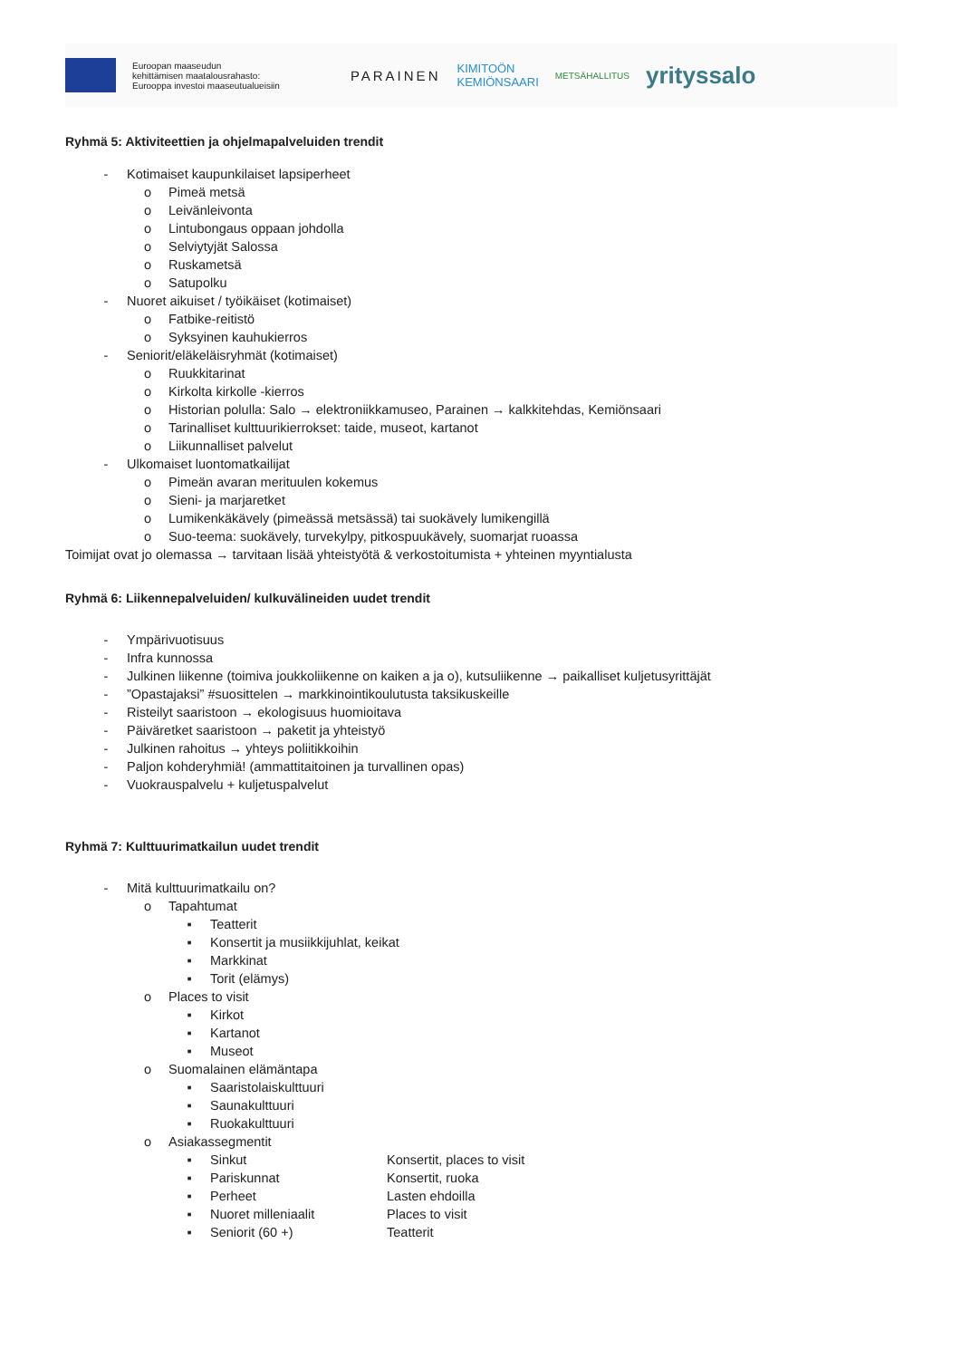Euroopan maaseudun
kehittämisen maatalousrahasto:
Eurooppa investoi maaseutualueisiin
PARAINEN
KIMITOÖN
KEMIÖNSAARI
METSÄHALLITUS
yrityssalo
Ryhmä 5: Aktiviteettien ja ohjelmapalveluiden trendit
- Kotimaiset kaupunkilaiset lapsiperheet
o Pimeä metsä
o Leivänleivonta
o Lintubongaus oppaan johdolla
o Selviytyjät Salossa
o Ruskametsä
o Satupolku
- Nuoret aikuiset / työikäiset (kotimaiset)
o Fatbike-reitistö
o Syksyinen kauhukierros
- Seniorit/eläkeläisryhmät (kotimaiset)
o Ruukkitarinat
o Kirkolta kirkolle -kierros
o Historian polulla: Salo → elektroniikkamuseo, Parainen → kalkkitehdas, Kemiönsaari
o Tarinalliset kulttuurikierrokset: taide, museot, kartanot
o Liikunnalliset palvelut
- Ulkomaiset luontomatkailijat
o Pimeän avaran merituulen kokemus
o Sieni- ja marjaretket
o Lumikenkäkävely (pimeässä metsässä) tai suokävely lumikengillä
o Suo-teema: suokävely, turvekylpy, pitkospuukävely, suomarjat ruoassa
Toimijat ovat jo olemassa → tarvitaan lisää yhteistyötä & verkostoitumista + yhteinen myyntialusta
Ryhmä 6: Liikennepalveluiden/ kulkuvälineiden uudet trendit
- Ympärivuotisuus
- Infra kunnossa
- Julkinen liikenne (toimiva joukkoliikenne on kaiken a ja o), kutsuliikenne → paikalliset kuljetusyrittäjät
-”Opastajaksi” #suosittelen → markkinointikoulutusta taksikuskeille
- Risteilyt saaristoon → ekologisuus huomioitava
- Päiväretket saaristoon → paketit ja yhteistyö
- Julkinen rahoitus → yhteys poliitikkoihin
- Paljon kohderyhmiä! (ammattitaitoinen ja turvallinen opas)
- Vuokrauspalvelu + kuljetuspalvelut
Ryhmä 7: Kulttuurimatkailun uudet trendit
- Mitä kulttuurimatkailu on?
o Tapahtumat
▪ Teatterit
▪ Konsertit ja musiikkijuhlat, keikat
▪ Markkinat
▪ Torit (elämys)
o Places to visit
▪ Kirkot
▪ Kartanot
▪ Museot
o Suomalainen elämäntapa
▪ Saaristolaiskulttuuri
▪ Saunakulttuuri
▪ Ruokakulttuuri
o Asiakassegmentit
▪ Sinkut Konsertit, places to visit
▪ Pariskunnat Konsertit, ruoka
▪ Perheet Lasten ehdoilla
▪ Nuoret milleniaalit Places to visit
▪ Seniorit (60 +) Teatterit